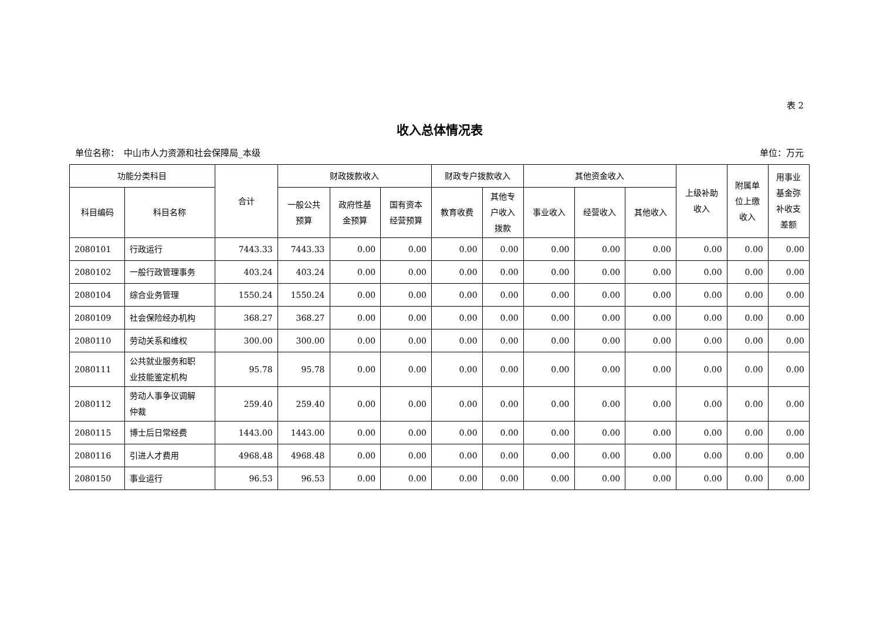表 2
收入总体情况表
单位名称：　中山市人力资源和社会保障局_本级 单位：万元
| 功能分类科目 | | 合计 | 财政拨款收入 | | | 财政专户拨款收入 | | 其他资金收入 | | | 上级补助 收入 | 附属单 位上缴 收入 | 用事业 基金弥 补收支 差额 |
| --- | --- | --- | --- | --- | --- | --- | --- | --- | --- | --- | --- | --- | --- |
| 科目编码 | 科目名称 | | 一般公共 预算 | 政府性基 金预算 | 国有资本 经营预算 | 教育收费 | 其他专 户收入 拨款 | 事业收入 | 经营收入 | 其他收入 | | | |
| 2080101 | 行政运行 | 7443.33 | 7443.33 | 0.00 | 0.00 | 0.00 | 0.00 | 0.00 | 0.00 | 0.00 | 0.00 | 0.00 | 0.00 |
| 2080102 | 一般行政管理事务 | 403.24 | 403.24 | 0.00 | 0.00 | 0.00 | 0.00 | 0.00 | 0.00 | 0.00 | 0.00 | 0.00 | 0.00 |
| 2080104 | 综合业务管理 | 1550.24 | 1550.24 | 0.00 | 0.00 | 0.00 | 0.00 | 0.00 | 0.00 | 0.00 | 0.00 | 0.00 | 0.00 |
| 2080109 | 社会保险经办机构 | 368.27 | 368.27 | 0.00 | 0.00 | 0.00 | 0.00 | 0.00 | 0.00 | 0.00 | 0.00 | 0.00 | 0.00 |
| 2080110 | 劳动关系和维权 | 300.00 | 300.00 | 0.00 | 0.00 | 0.00 | 0.00 | 0.00 | 0.00 | 0.00 | 0.00 | 0.00 | 0.00 |
| 2080111 | 公共就业服务和职 业技能鉴定机构 | 95.78 | 95.78 | 0.00 | 0.00 | 0.00 | 0.00 | 0.00 | 0.00 | 0.00 | 0.00 | 0.00 | 0.00 |
| 2080112 | 劳动人事争议调解 仲裁 | 259.40 | 259.40 | 0.00 | 0.00 | 0.00 | 0.00 | 0.00 | 0.00 | 0.00 | 0.00 | 0.00 | 0.00 |
| 2080115 | 博士后日常经费 | 1443.00 | 1443.00 | 0.00 | 0.00 | 0.00 | 0.00 | 0.00 | 0.00 | 0.00 | 0.00 | 0.00 | 0.00 |
| 2080116 | 引进人才费用 | 4968.48 | 4968.48 | 0.00 | 0.00 | 0.00 | 0.00 | 0.00 | 0.00 | 0.00 | 0.00 | 0.00 | 0.00 |
| 2080150 | 事业运行 | 96.53 | 96.53 | 0.00 | 0.00 | 0.00 | 0.00 | 0.00 | 0.00 | 0.00 | 0.00 | 0.00 | 0.00 |